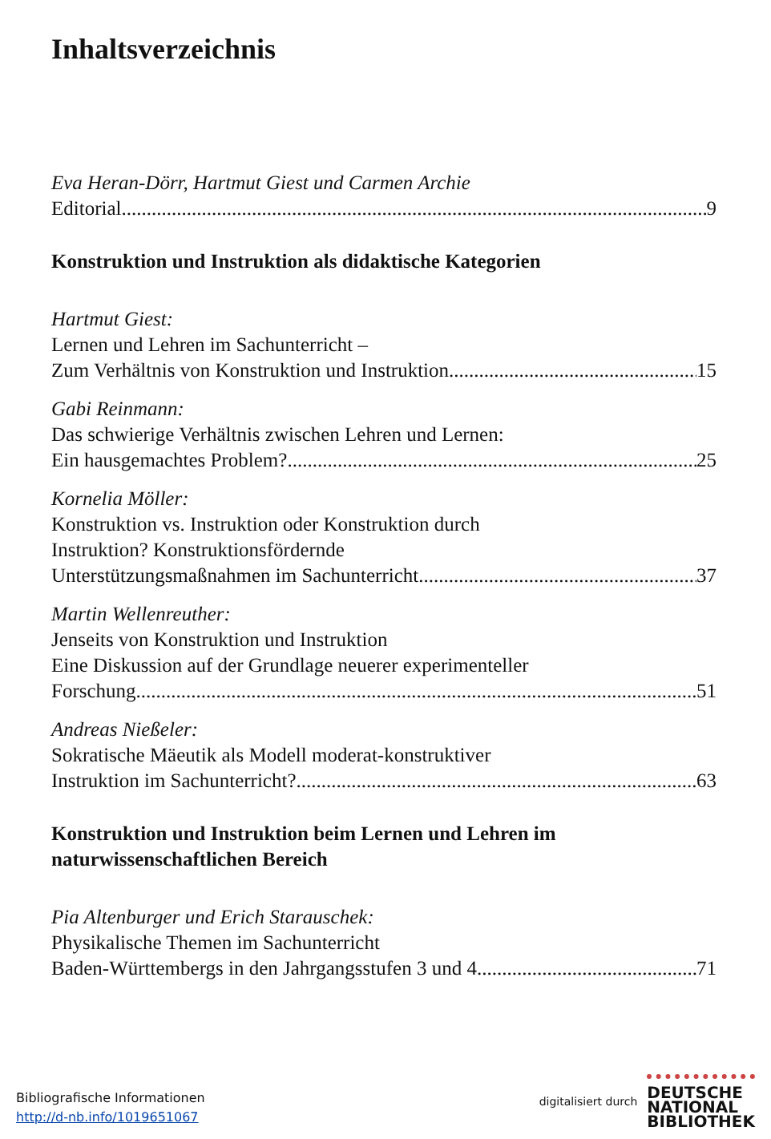Inhaltsverzeichnis
Eva Heran-Dörr, Hartmut Giest und Carmen Archie
Editorial 9
Konstruktion und Instruktion als didaktische Kategorien
Hartmut Giest:
Lernen und Lehren im Sachunterricht –
Zum Verhältnis von Konstruktion und Instruktion 15
Gabi Reinmann:
Das schwierige Verhältnis zwischen Lehren und Lernen:
Ein hausgemachtes Problem? 25
Kornelia Möller:
Konstruktion vs. Instruktion oder Konstruktion durch
Instruktion? Konstruktionsfördernde
Unterstützungsmaßnahmen im Sachunterricht 37
Martin Wellenreuther:
Jenseits von Konstruktion und Instruktion
Eine Diskussion auf der Grundlage neuerer experimenteller
Forschung 51
Andreas Nießeler:
Sokratische Mäeutik als Modell moderat-konstruktiver
Instruktion im Sachunterricht? 63
Konstruktion und Instruktion beim Lernen und Lehren im
naturwissenschaftlichen Bereich
Pia Altenburger und Erich Starauschek:
Physikalische Themen im Sachunterricht
Baden-Württembergs in den Jahrgangsstufen 3 und 4 71
Bibliografische Informationen
http://d-nb.info/1019651067
digitalisiert durch DEUTSCHE
NATIONAL
BIBLIOTHEK